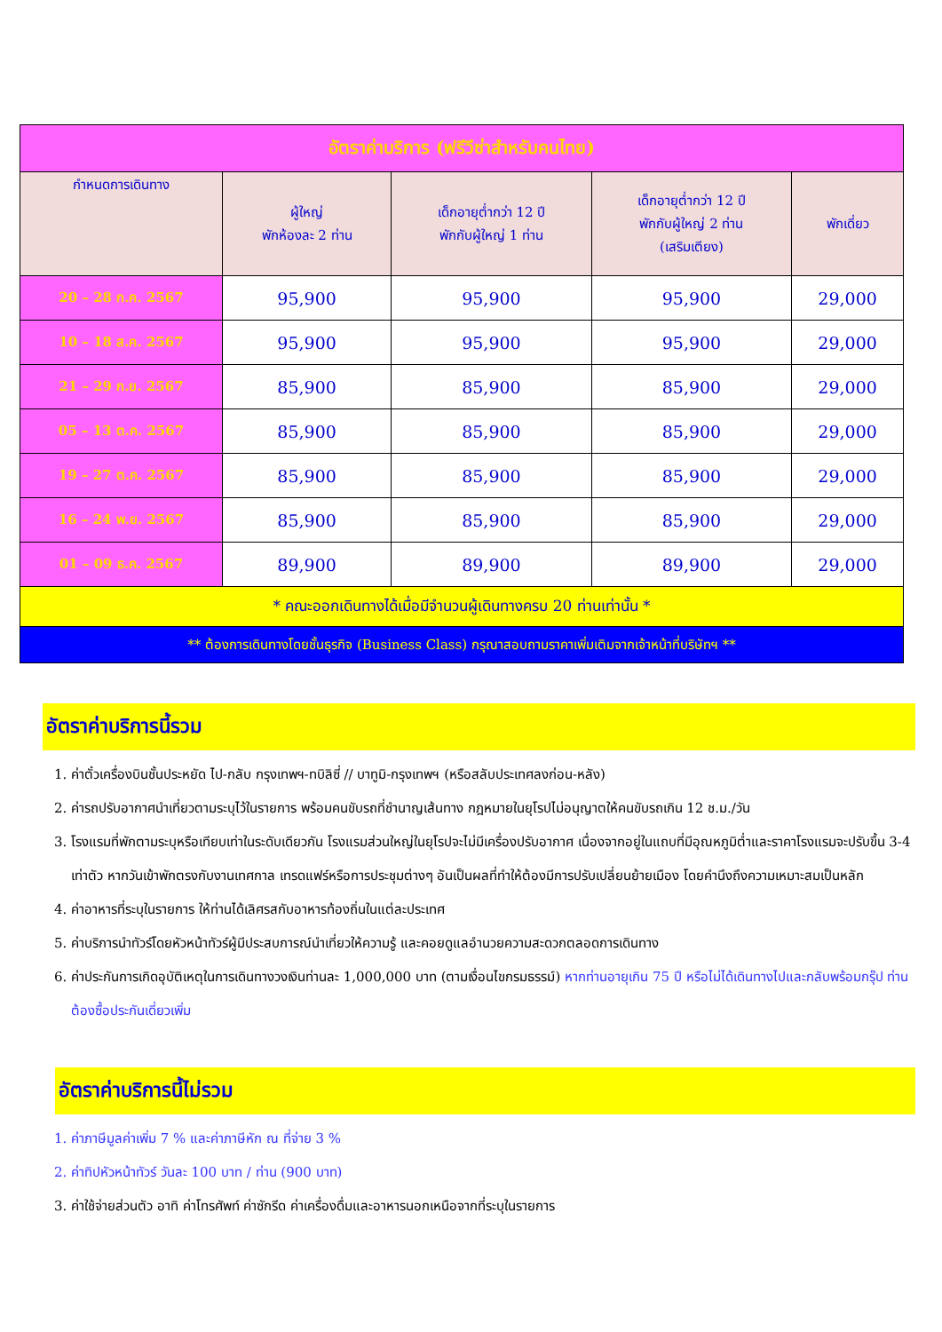| อัตราค่าบริการ (ฟรีวีซ่าสำหรับคนไทย) | | | | |
| กำหนดการเดินทาง | ผู้ใหญ่ พักห้องละ 2 ท่าน | เด็กอายุต่ำกว่า 12 ปี พักกับผู้ใหญ่ 1 ท่าน | เด็กอายุต่ำกว่า 12 ปี พักกับผู้ใหญ่ 2 ท่าน (เสริมเตียง) | พักเดี่ยว |
| 20 – 28 ก.ค. 2567 | 95,900 | 95,900 | 95,900 | 29,000 |
| 10 – 18 ส.ค. 2567 | 95,900 | 95,900 | 95,900 | 29,000 |
| 21 – 29 ก.ย. 2567 | 85,900 | 85,900 | 85,900 | 29,000 |
| 05 – 13 ต.ค. 2567 | 85,900 | 85,900 | 85,900 | 29,000 |
| 19 – 27 ต.ค. 2567 | 85,900 | 85,900 | 85,900 | 29,000 |
| 16 – 24 พ.ย. 2567 | 85,900 | 85,900 | 85,900 | 29,000 |
| 01 – 09 ธ.ค. 2567 | 89,900 | 89,900 | 89,900 | 29,000 |
| * คณะออกเดินทางได้เมื่อมีจำนวนผู้เดินทางครบ 20 ท่านเท่านั้น * | | | | |
| ** ต้องการเดินทางโดยชั้นธุรกิจ (Business Class) กรุณาสอบถามราคาเพิ่มเติมจากเจ้าหน้าที่บริษัทฯ ** | | | | |
อัตราค่าบริการนี้รวม
1. ค่าตั๋วเครื่องบินชั้นประหยัด ไป-กลับ กรุงเทพฯ-ทบิลิซี่ // บาทูมิ-กรุงเทพฯ (หรือสลับประเทศลงก่อน-หลัง)
2. ค่ารถปรับอากาศนำเที่ยวตามระบุไว้ในรายการ พร้อมคนขับรถที่ชำนาญเส้นทาง กฎหมายในยุโรปไม่อนุญาตให้คนขับรถเกิน 12 ช.ม./วัน
3. โรงแรมที่พักตามระบุหรือเทียบเท่าในระดับเดียวกัน โรงแรมส่วนใหญ่ในยุโรปจะไม่มีเครื่องปรับอากาศ เนื่องจากอยู่ในแถบที่มีอุณหภูมิต่ำและราคาโรงแรมจะปรับขึ้น 3-4 เท่าตัว หากวันเข้าพักตรงกับงานเทศกาล เทรดแฟร์หรือการประชุมต่างๆ อันเป็นผลที่ทำให้ต้องมีการปรับเปลี่ยนย้ายเมือง โดยคำนึงถึงความเหมาะสมเป็นหลัก
4. ค่าอาหารที่ระบุในรายการ ให้ท่านได้เลิศรสกับอาหารท้องถิ่นในแต่ละประเทศ
5. ค่าบริการนำทัวร์โดยหัวหน้าทัวร์ผู้มีประสบการณ์นำเที่ยวให้ความรู้ และคอยดูแลอำนวยความสะดวกตลอดการเดินทาง
6. ค่าประกันการเกิดอุบัติเหตุในการเดินทางวงเงินท่านละ 1,000,000 บาท (ตามเงื่อนไขกรมธรรม์) หากท่านอายุเกิน 75 ปี หรือไม่ได้เดินทางไปและกลับพร้อมกรุ๊ป ท่านต้องซื้อประกันเดี่ยวเพิ่ม
อัตราค่าบริการนี้ไม่รวม
1. ค่าภาษีมูลค่าเพิ่ม 7 % และค่าภาษีหัก ณ ที่จ่าย 3 %
2. ค่าทิปหัวหน้าทัวร์ วันละ 100 บาท / ท่าน (900 บาท)
3. ค่าใช้จ่ายส่วนตัว อาทิ ค่าโทรศัพท์ ค่าซักรีด ค่าเครื่องดื่มและอาหารนอกเหนือจากที่ระบุในรายการ